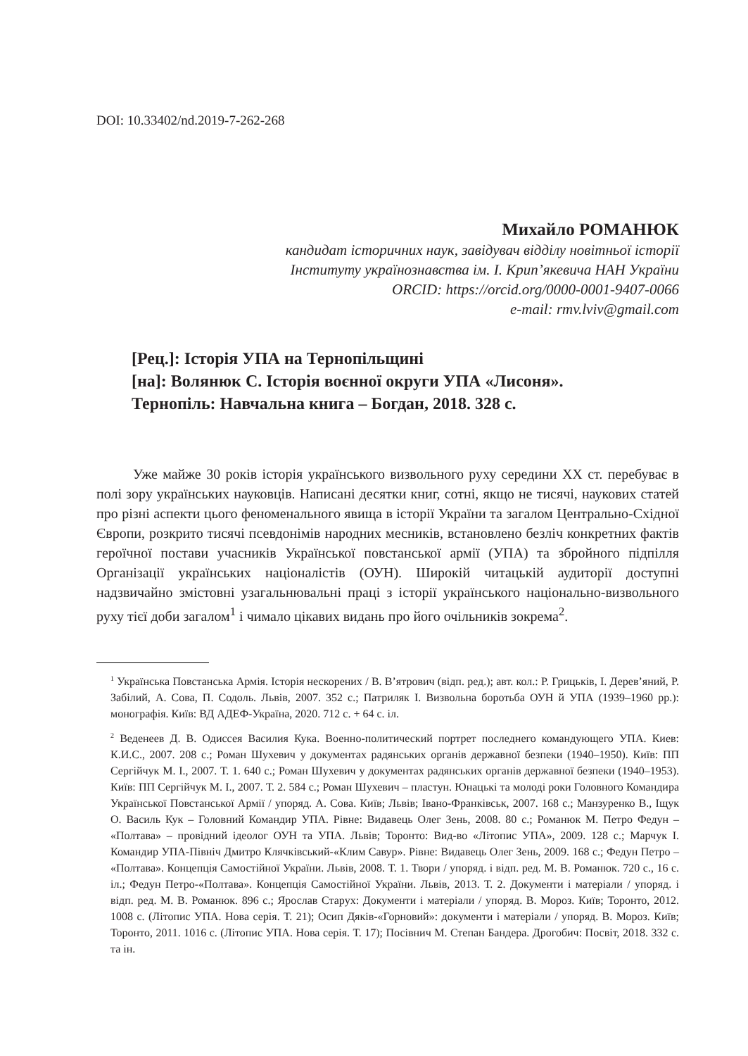DOI: 10.33402/nd.2019-7-262-268
Михайло РОМАНЮК
кандидат історичних наук, завідувач відділу новітньої історії
Інституту українознавства ім. І. Крип’якевича НАН України
ORCID: https://orcid.org/0000-0001-9407-0066
e-mail: rmv.lviv@gmail.com
[Рец.]: Історія УПА на Тернопільщині
[на]: Волянюк С. Історія воєнної округи УПА «Лисоня».
Тернопіль: Навчальна книга – Богдан, 2018. 328 с.
Уже майже 30 років історія українського визвольного руху середини ХХ ст. перебуває в полі зору українських науковців. Написані десятки книг, сотні, якщо не тисячі, наукових статей про різні аспекти цього феноменального явища в історії України та загалом Центрально-Східної Європи, розкрито тисячі псевдонімів народних месників, встановлено безліч конкретних фактів героїчної постави учасників Української повстанської армії (УПА) та збройного підпілля Організації українських націоналістів (ОУН). Широкій читацькій аудиторії доступні надзвичайно змістовні узагальнювальні праці з історії українського національно-визвольного руху тієї доби загалом<sup>1</sup> і чимало цікавих видань про його очільників зокрема<sup>2</sup>.
<sup>1</sup> Українська Повстанська Армія. Історія нескорених / В. В’ятрович (відп. ред.); авт. кол.: Р. Грицьків, І. Дерев’яний, Р. Забілий, А. Сова, П. Содоль. Львів, 2007. 352 с.; Патриляк І. Визвольна боротьба ОУН й УПА (1939–1960 рр.): монографія. Київ: ВД АДЕФ-Україна, 2020. 712 с. + 64 с. іл.
<sup>2</sup> Веденеев Д. В. Одиссея Василия Кука. Военно-политический портрет последнего командующего УПА. Киев: К.И.С., 2007. 208 с.; Роман Шухевич у документах радянських органів державної безпеки (1940–1950). Київ: ПП Сергійчук М. І., 2007. Т. 1. 640 с.; Роман Шухевич у документах радянських органів державної безпеки (1940–1953). Київ: ПП Сергійчук М. І., 2007. Т. 2. 584 с.; Роман Шухевич – пластун. Юнацькі та молоді роки Головного Командира Української Повстанської Армії / упоряд. А. Сова. Київ; Львів; Івано-Франківськ, 2007. 168 с.; Манзуренко В., Іщук О. Василь Кук – Головний Командир УПА. Рівне: Видавець Олег Зень, 2008. 80 с.; Романюк М. Петро Федун – «Полтава» – провідний ідеолог ОУН та УПА. Львів; Торонто: Вид-во «Літопис УПА», 2009. 128 с.; Марчук І. Командир УПА-Північ Дмитро Клячківський-«Клим Савур». Рівне: Видавець Олег Зень, 2009. 168 с.; Федун Петро – «Полтава». Концепція Самостійної України. Львів, 2008. Т. 1. Твори / упоряд. і відп. ред. М. В. Романюк. 720 с., 16 с. іл.; Федун Петро-«Полтава». Концепція Самостійної України. Львів, 2013. Т. 2. Документи і матеріали / упоряд. і відп. ред. М. В. Романюк. 896 с.; Ярослав Старух: Документи і матеріали / упоряд. В. Мороз. Київ; Торонто, 2012. 1008 с. (Літопис УПА. Нова серія. Т. 21); Осип Дяків-«Горновий»: документи і матеріали / упоряд. В. Мороз. Київ; Торонто, 2011. 1016 с. (Літопис УПА. Нова серія. Т. 17); Посівнич М. Степан Бандера. Дрогобич: Посвіт, 2018. 332 с. та ін.